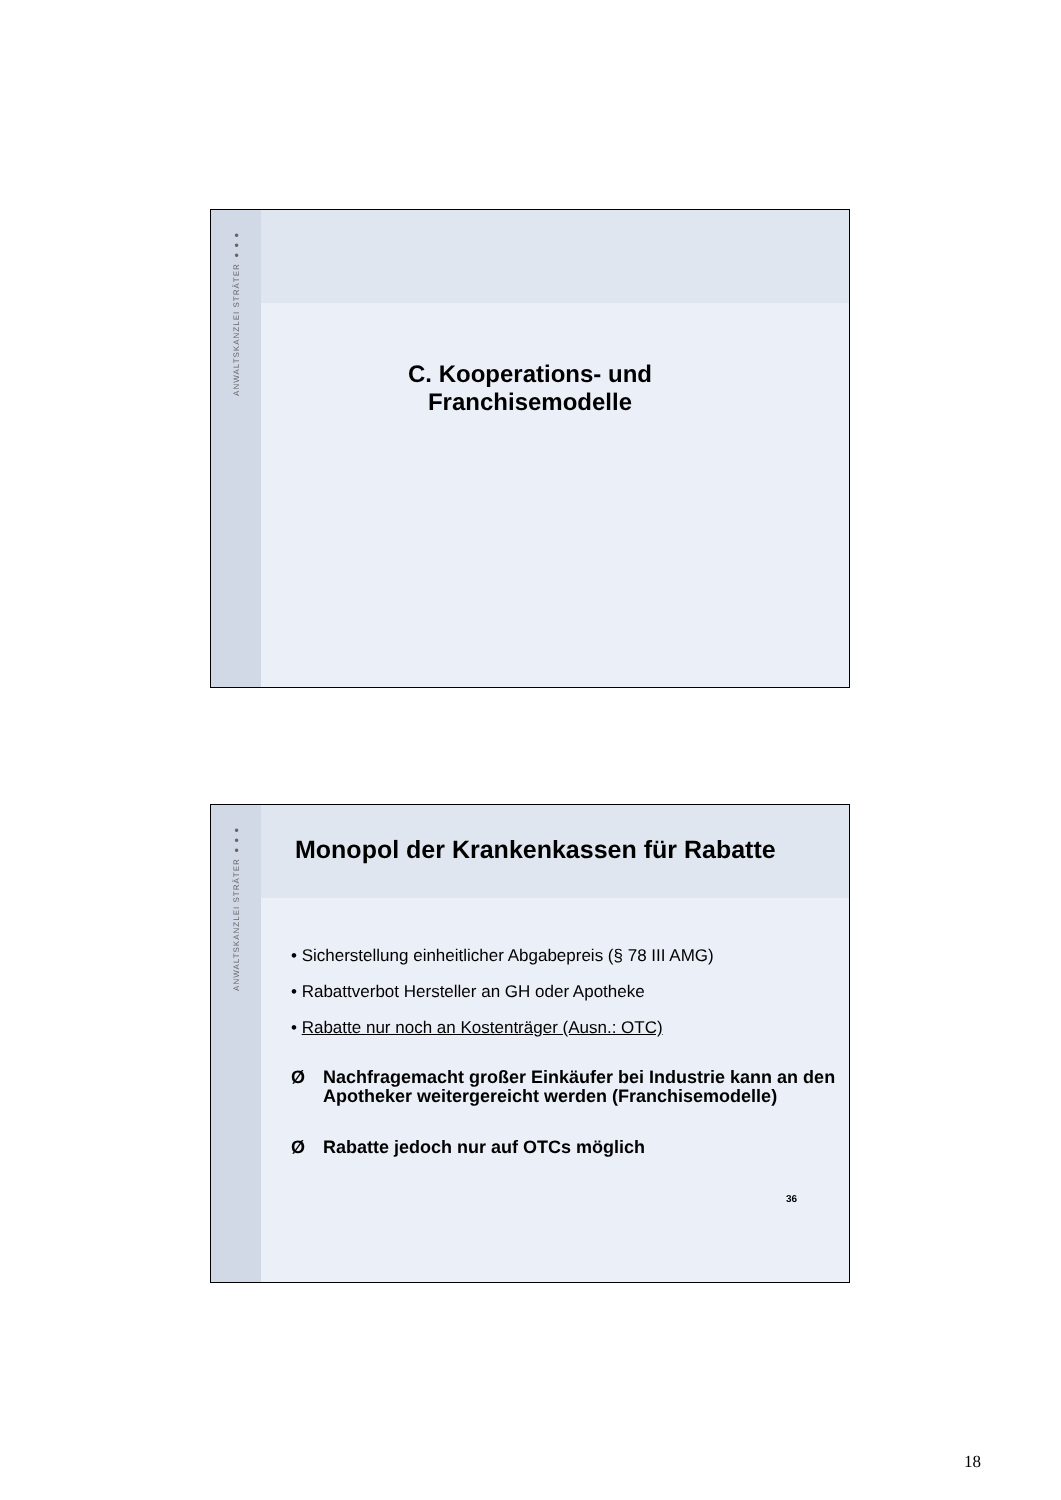ANWALTSKANZLEI STRÄTER ●●●
C. Kooperations- und
Franchisemodelle
ANWALTSKANZLEI STRÄTER ●●●
Monopol der Krankenkassen für Rabatte
• Sicherstellung einheitlicher Abgabepreis (§ 78 III AMG)
• Rabattverbot Hersteller an GH oder Apotheke
• Rabatte nur noch an Kostenträger (Ausn.: OTC)
Ø Nachfragemacht großer Einkäufer bei Industrie kann an den Apotheker weitergereicht werden (Franchisemodelle)
Ø Rabatte jedoch nur auf OTCs möglich
36
18